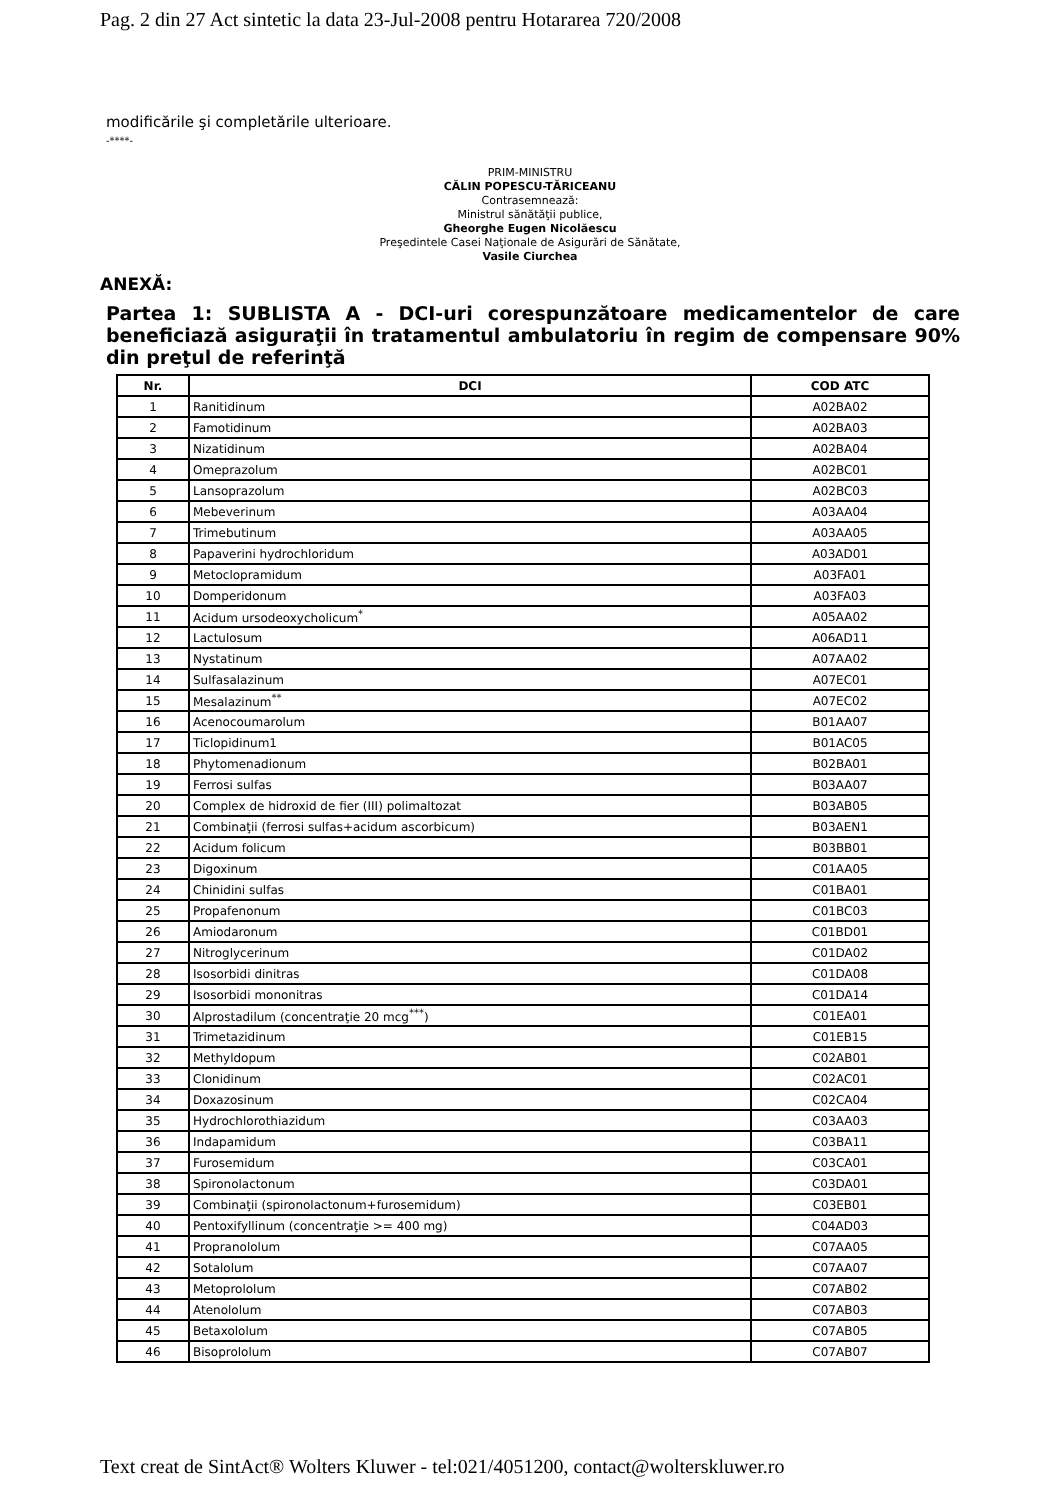Pag. 2 din 27 Act sintetic la data 23-Jul-2008 pentru Hotararea 720/2008
modificările şi completările ulterioare.
-****-
PRIM-MINISTRU
CĂLIN POPESCU-TĂRICEANU
Contrasemnează:
Ministrul sănătăţii publice,
Gheorghe Eugen Nicolăescu
Preşedintele Casei Naţionale de Asigurări de Sănătate,
Vasile Ciurchea
ANEXĂ:
Partea 1: SUBLISTA A - DCI-uri corespunzătoare medicamentelor de care beneficiază asiguraţii în tratamentul ambulatoriu în regim de compensare 90% din preţul de referinţă
| Nr. | DCI | COD ATC |
| --- | --- | --- |
| 1 | Ranitidinum | A02BA02 |
| 2 | Famotidinum | A02BA03 |
| 3 | Nizatidinum | A02BA04 |
| 4 | Omeprazolum | A02BC01 |
| 5 | Lansoprazolum | A02BC03 |
| 6 | Mebeverinum | A03AA04 |
| 7 | Trimebutinum | A03AA05 |
| 8 | Papaverini hydrochloridum | A03AD01 |
| 9 | Metoclopramidum | A03FA01 |
| 10 | Domperidonum | A03FA03 |
| 11 | Acidum ursodeoxycholicum<sup>*</sup> | A05AA02 |
| 12 | Lactulosum | A06AD11 |
| 13 | Nystatinum | A07AA02 |
| 14 | Sulfasalazinum | A07EC01 |
| 15 | Mesalazinum<sup>**</sup> | A07EC02 |
| 16 | Acenocoumarolum | B01AA07 |
| 17 | Ticlopidinum1 | B01AC05 |
| 18 | Phytomenadionum | B02BA01 |
| 19 | Ferrosi sulfas | B03AA07 |
| 20 | Complex de hidroxid de fier (III) polimaltozat | B03AB05 |
| 21 | Combinaţii (ferrosi sulfas+acidum ascorbicum) | B03AEN1 |
| 22 | Acidum folicum | B03BB01 |
| 23 | Digoxinum | C01AA05 |
| 24 | Chinidini sulfas | C01BA01 |
| 25 | Propafenonum | C01BC03 |
| 26 | Amiodaronum | C01BD01 |
| 27 | Nitroglycerinum | C01DA02 |
| 28 | Isosorbidi dinitras | C01DA08 |
| 29 | Isosorbidi mononitras | C01DA14 |
| 30 | Alprostadilum (concentraţie 20 mcg<sup>***</sup>) | C01EA01 |
| 31 | Trimetazidinum | C01EB15 |
| 32 | Methyldopum | C02AB01 |
| 33 | Clonidinum | C02AC01 |
| 34 | Doxazosinum | C02CA04 |
| 35 | Hydrochlorothiazidum | C03AA03 |
| 36 | Indapamidum | C03BA11 |
| 37 | Furosemidum | C03CA01 |
| 38 | Spironolactonum | C03DA01 |
| 39 | Combinaţii (spironolactonum+furosemidum) | C03EB01 |
| 40 | Pentoxifyllinum (concentraţie >= 400 mg) | C04AD03 |
| 41 | Propranololum | C07AA05 |
| 42 | Sotalolum | C07AA07 |
| 43 | Metoprololum | C07AB02 |
| 44 | Atenololum | C07AB03 |
| 45 | Betaxololum | C07AB05 |
| 46 | Bisoprololum | C07AB07 |
Text creat de SintAct® Wolters Kluwer - tel:021/4051200, contact@wolterskluwer.ro